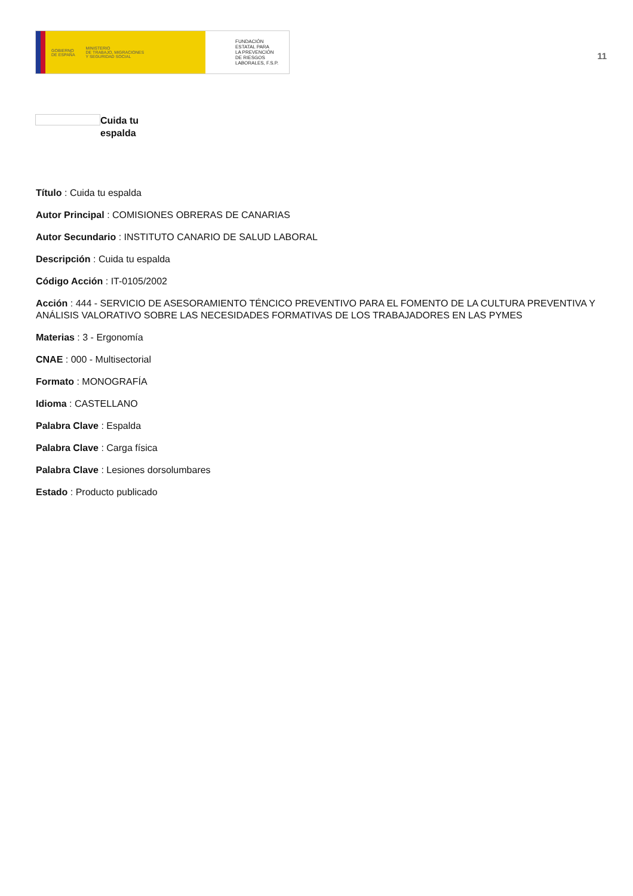GOBIERNO
DE ESPAÑA MINISTERIO
DE TRABAJO, MIGRACIONES
Y SEGURIDAD SOCIAL
FUNDACIÓN
ESTATAL PARA
LA PREVENCIÓN
DE RIESGOS
LABORALES, F.S.P.
11
Cuida tu
espalda
Título : Cuida tu espalda
Autor Principal : COMISIONES OBRERAS DE CANARIAS
Autor Secundario : INSTITUTO CANARIO DE SALUD LABORAL
Descripción : Cuida tu espalda
Código Acción : IT-0105/2002
Acción : 444 - SERVICIO DE ASESORAMIENTO TÉNCICO PREVENTIVO PARA EL FOMENTO DE LA CULTURA PREVENTIVA Y ANÁLISIS VALORATIVO SOBRE LAS NECESIDADES FORMATIVAS DE LOS TRABAJADORES EN LAS PYMES
Materias : 3 - Ergonomía
CNAE : 000 - Multisectorial
Formato : MONOGRAFÍA
Idioma : CASTELLANO
Palabra Clave : Espalda
Palabra Clave : Carga física
Palabra Clave : Lesiones dorsolumbares
Estado : Producto publicado